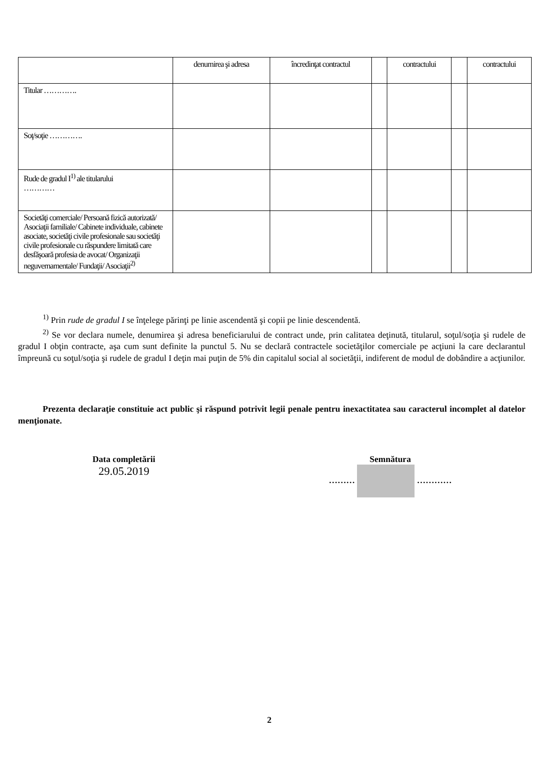| | denumirea şi adresa | încredinţat contractul | | contractului | | contractului |
| Titular …………. | | | | | | |
| Soţ/soţie …………. | | | | | | |
| Rude de gradul I<sup>1)</sup> ale titularului ………… | | | | | | |
| Societăţi comerciale/ Persoană fizică autorizată/ Asociaţii familiale/ Cabinete individuale, cabinete asociate, societăţi civile profesionale sau societăţi civile profesionale cu răspundere limitată care desfăşoară profesia de avocat/ Organizaţii neguvernamentale/ Fundaţii/ Asociaţii<sup>2)</sup> | | | | | | |
<sup>1)</sup> Prin rude de gradul I se înţelege părinţi pe linie ascendentă şi copii pe linie descendentă.
<sup>2)</sup> Se vor declara numele, denumirea şi adresa beneficiarului de contract unde, prin calitatea deţinută, titularul, soţul/soţia şi rudele de gradul I obţin contracte, aşa cum sunt definite la punctul 5. Nu se declară contractele societăţilor comerciale pe acţiuni la care declarantul împreună cu soţul/soţia şi rudele de gradul I deţin mai puţin de 5% din capitalul social al societăţii, indiferent de modul de dobândire a acţiunilor.
Prezenta declaraţie constituie act public şi răspund potrivit legii penale pentru inexactitatea sau caracterul incomplet al datelor menţionate.
Data completării
29.05.2019
Semnătura
……… …………
2